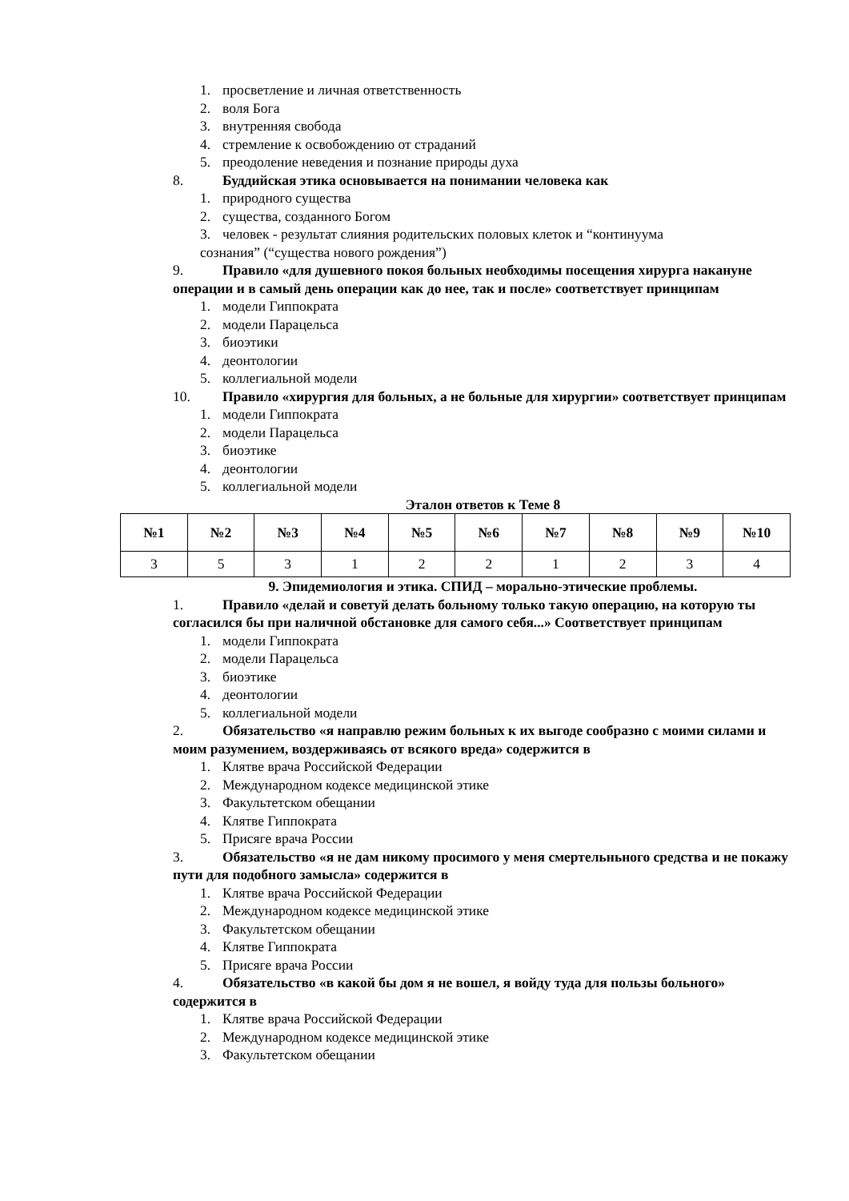1. просветление и личная ответственность
2. воля Бога
3. внутренняя свобода
4. стремление к освобождению от страданий
5. преодоление неведения и познание природы духа
8. Буддийская этика основывается на понимании человека как
1. природного существа
2. существа, созданного Богом
3. человек - результат слияния родительских половых клеток и “континуума
сознания” (“существа нового рождения”)
9. Правило «для душевного покоя больных необходимы посещения хирурга накануне операции и в самый день операции как до нее, так и после» соответствует принципам
1. модели Гиппократа
2. модели Парацельса
3. биоэтики
4. деонтологии
5. коллегиальной модели
10. Правило «хирургия для больных, а не больные для хирургии» соответствует принципам
1. модели Гиппократа
2. модели Парацельса
3. биоэтике
4. деонтологии
5. коллегиальной модели
Эталон ответов к Теме 8
| №1 | №2 | №3 | №4 | №5 | №6 | №7 | №8 | №9 | №10 |
| --- | --- | --- | --- | --- | --- | --- | --- | --- | --- |
| 3 | 5 | 3 | 1 | 2 | 2 | 1 | 2 | 3 | 4 |
9. Эпидемиология и этика. СПИД – морально-этические проблемы.
1. Правило «делай и советуй делать больному только такую операцию, на которую ты согласился бы при наличной обстановке для самого себя...» Соответствует принципам
1. модели Гиппократа
2. модели Парацельса
3. биоэтике
4. деонтологии
5. коллегиальной модели
2. Обязательство «я направлю режим больных к их выгоде сообразно с моими силами и моим разумением, воздерживаясь от всякого вреда» содержится в
1. Клятве врача Российской Федерации
2. Международном кодексе медицинской этике
3. Факультетском обещании
4. Клятве Гиппократа
5. Присяге врача России
3. Обязательство «я не дам никому просимого у меня смертельньного средства и не покажу пути для подобного замысла» содержится в
1. Клятве врача Российской Федерации
2. Международном кодексе медицинской этике
3. Факультетском обещании
4. Клятве Гиппократа
5. Присяге врача России
4. Обязательство «в какой бы дом я не вошел, я войду туда для пользы больного» содержится в
1. Клятве врача Российской Федерации
2. Международном кодексе медицинской этике
3. Факультетском обещании